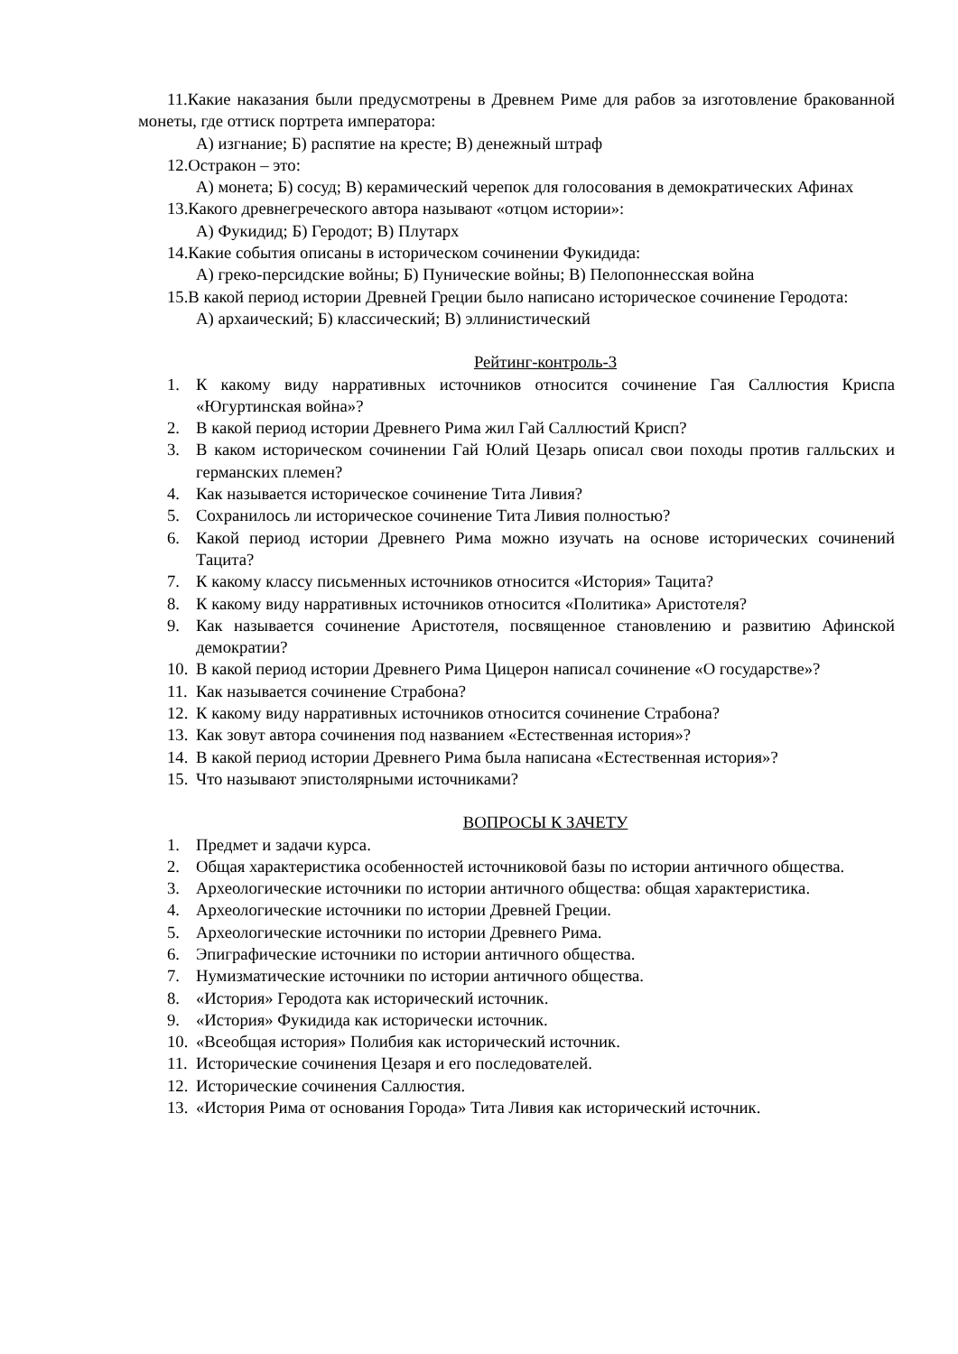11.Какие наказания были предусмотрены в Древнем Риме для рабов за изготовление бракованной монеты, где оттиск портрета императора:
А) изгнание; Б) распятие на кресте; В) денежный штраф
12.Остракон – это:
А) монета; Б) сосуд; В) керамический черепок для голосования в демократических Афинах
13.Какого древнегреческого автора называют «отцом истории»:
А) Фукидид; Б) Геродот; В) Плутарх
14.Какие события описаны в историческом сочинении Фукидида:
А) греко-персидские войны; Б) Пунические войны; В) Пелопоннесская война
15.В какой период истории Древней Греции было написано историческое сочинение Геродота:
А) архаический; Б) классический; В) эллинистический
Рейтинг-контроль-3
1. К какому виду нарративных источников относится сочинение Гая Саллюстия Криспа «Югуртинская война»?
2. В какой период истории Древнего Рима жил Гай Саллюстий Крисп?
3. В каком историческом сочинении Гай Юлий Цезарь описал свои походы против галльских и германских племен?
4. Как называется историческое сочинение Тита Ливия?
5. Сохранилось ли историческое сочинение Тита Ливия полностью?
6. Какой период истории Древнего Рима можно изучать на основе исторических сочинений Тацита?
7. К какому классу письменных источников относится «История» Тацита?
8. К какому виду нарративных источников относится «Политика» Аристотеля?
9. Как называется сочинение Аристотеля, посвященное становлению и развитию Афинской демократии?
10. В какой период истории Древнего Рима Цицерон написал сочинение «О государстве»?
11. Как называется сочинение Страбона?
12. К какому виду нарративных источников относится сочинение Страбона?
13. Как зовут автора сочинения под названием «Естественная история»?
14. В какой период истории Древнего Рима была написана «Естественная история»?
15. Что называют эпистолярными источниками?
ВОПРОСЫ К ЗАЧЕТУ
1. Предмет и задачи курса.
2. Общая характеристика особенностей источниковой базы по истории античного общества.
3. Археологические источники по истории античного общества: общая характеристика.
4. Археологические источники по истории Древней Греции.
5. Археологические источники по истории Древнего Рима.
6. Эпиграфические источники по истории античного общества.
7. Нумизматические источники по истории античного общества.
8. «История» Геродота как исторический источник.
9. «История» Фукидида как исторически источник.
10. «Всеобщая история» Полибия как исторический источник.
11. Исторические сочинения Цезаря и его последователей.
12. Исторические сочинения Саллюстия.
13. «История Рима от основания Города» Тита Ливия как исторический источник.